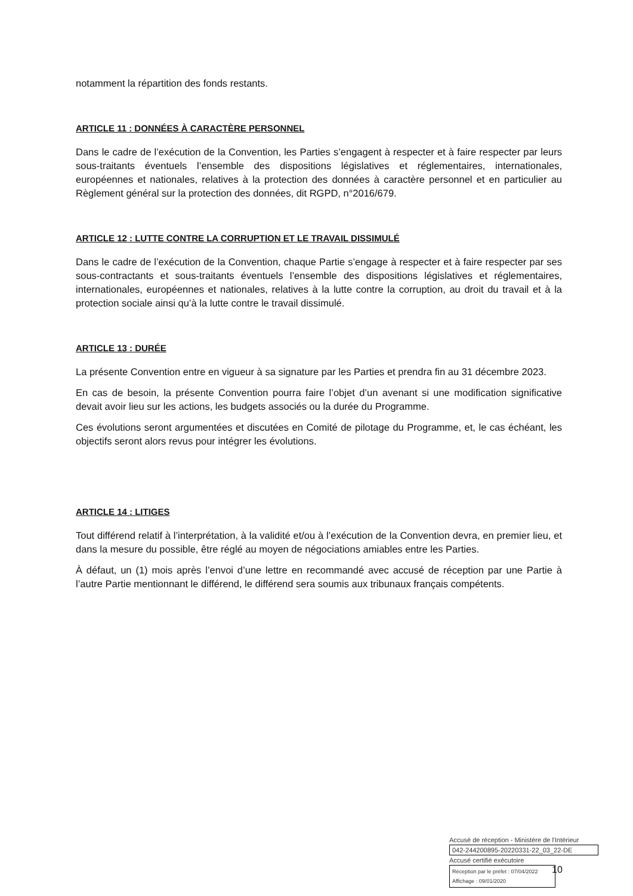notamment la répartition des fonds restants.
ARTICLE 11 : DONNÉES À CARACTÈRE PERSONNEL
Dans le cadre de l’exécution de la Convention, les Parties s’engagent à respecter et à faire respecter par leurs sous-traitants éventuels l’ensemble des dispositions législatives et réglementaires, internationales, européennes et nationales, relatives à la protection des données à caractère personnel et en particulier au Règlement général sur la protection des données, dit RGPD, n°2016/679.
ARTICLE 12 : LUTTE CONTRE LA CORRUPTION ET LE TRAVAIL DISSIMULÉ
Dans le cadre de l’exécution de la Convention, chaque Partie s’engage à respecter et à faire respecter par ses sous-contractants et sous-traitants éventuels l’ensemble des dispositions législatives et réglementaires, internationales, européennes et nationales, relatives à la lutte contre la corruption, au droit du travail et à la protection sociale ainsi qu’à la lutte contre le travail dissimulé.
ARTICLE 13 : DURÉE
La présente Convention entre en vigueur à sa signature par les Parties et prendra fin au 31 décembre 2023.
En cas de besoin, la présente Convention pourra faire l’objet d’un avenant si une modification significative devait avoir lieu sur les actions, les budgets associés ou la durée du Programme.
Ces évolutions seront argumentées et discutées en Comité de pilotage du Programme, et, le cas échéant, les objectifs seront alors revus pour intégrer les évolutions.
ARTICLE 14 : LITIGES
Tout différend relatif à l’interprétation, à la validité et/ou à l’exécution de la Convention devra, en premier lieu, et dans la mesure du possible, être réglé au moyen de négociations amiables entre les Parties.
À défaut, un (1) mois après l’envoi d’une lettre en recommandé avec accusé de réception par une Partie à l’autre Partie mentionnant le différend, le différend sera soumis aux tribunaux français compétents.
Accusé de réception - Ministère de l'Intérieur
042-244200895-20220331-22_03_22-DE
Accusé certifié exécutoire
Réception par le préfet : 07/04/2022
Affichage : 09/01/2020
10